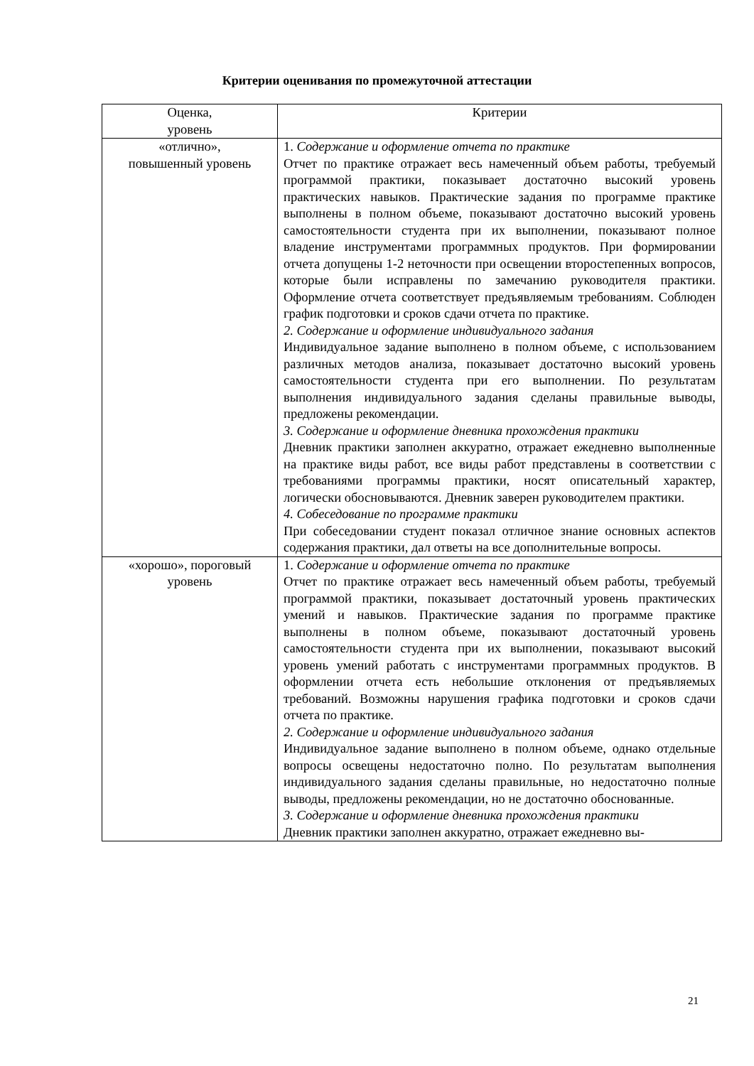Критерии оценивания по промежуточной аттестации
| Оценка, уровень | Критерии |
| --- | --- |
| «отлично», повышенный уровень | 1. Содержание и оформление отчета по практике Отчет по практике отражает весь намеченный объем работы, требуемый программой практики, показывает достаточно высокий уровень практических навыков. Практические задания по программе практике выполнены в полном объеме, показывают достаточно высокий уровень самостоятельности студента при их выполнении, показывают полное владение инструментами программных продуктов. При формировании отчета допущены 1-2 неточности при освещении второстепенных вопросов, которые были исправлены по замечанию руководителя практики. Оформление отчета соответствует предъявляемым требованиям. Соблюден график подготовки и сроков сдачи отчета по практике. 2. Содержание и оформление индивидуального задания Индивидуальное задание выполнено в полном объеме, с использованием различных методов анализа, показывает достаточно высокий уровень самостоятельности студента при его выполнении. По результатам выполнения индивидуального задания сделаны правильные выводы, предложены рекомендации. 3. Содержание и оформление дневника прохождения практики Дневник практики заполнен аккуратно, отражает ежедневно выполненные на практике виды работ, все виды работ представлены в соответствии с требованиями программы практики, носят описательный характер, логически обосновываются. Дневник заверен руководителем практики. 4. Собеседование по программе практики При собеседовании студент показал отличное знание основных аспектов содержания практики, дал ответы на все дополнительные вопросы. |
| «хорошо», пороговый уровень | 1. Содержание и оформление отчета по практике Отчет по практике отражает весь намеченный объем работы, требуемый программой практики, показывает достаточный уровень практических умений и навыков. Практические задания по программе практике выполнены в полном объеме, показывают достаточный уровень самостоятельности студента при их выполнении, показывают высокий уровень умений работать с инструментами программных продуктов. В оформлении отчета есть небольшие отклонения от предъявляемых требований. Возможны нарушения графика подготовки и сроков сдачи отчета по практике. 2. Содержание и оформление индивидуального задания Индивидуальное задание выполнено в полном объеме, однако отдельные вопросы освещены недостаточно полно. По результатам выполнения индивидуального задания сделаны правильные, но недостаточно полные выводы, предложены рекомендации, но не достаточно обоснованные. 3. Содержание и оформление дневника прохождения практики Дневник практики заполнен аккуратно, отражает ежедневно вы- |
21